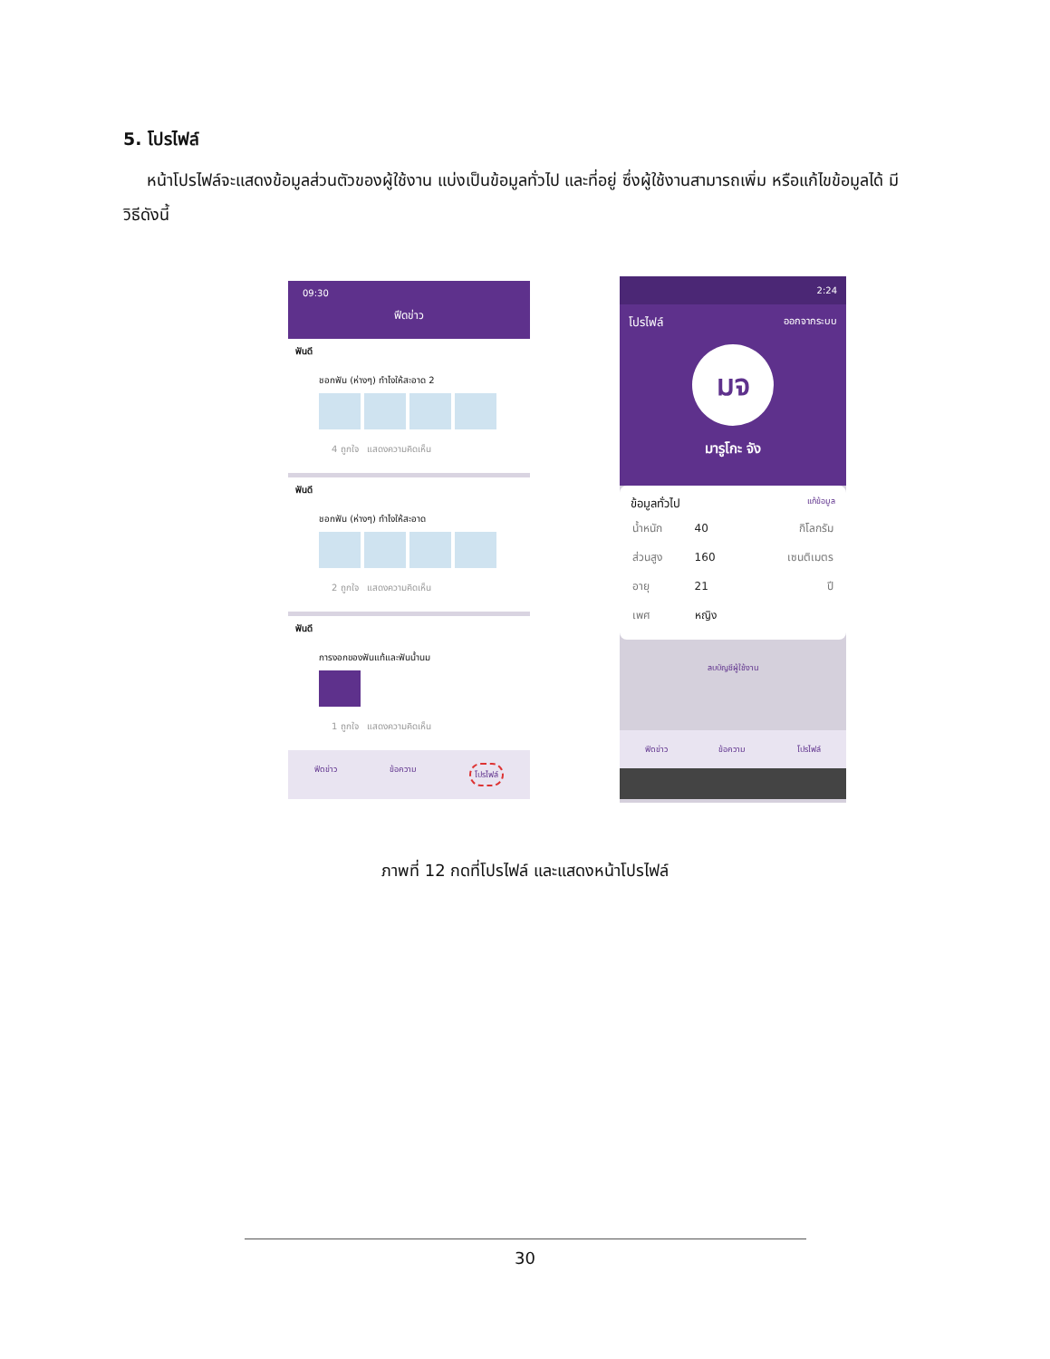5. โปรไฟล์
หน้าโปรไฟล์จะแสดงข้อมูลส่วนตัวของผู้ใช้งาน แบ่งเป็นข้อมูลทั่วไป และที่อยู่ ซึ่งผู้ใช้งานสามารถเพิ่ม หรือแก้ไขข้อมูลได้ มีวิธีดังนี้
09:30
ฟีดข่าว
ฟันดี
ชอกฟัน (ห่างๆ) ทำไงให้สะอาด 2
4 ถูกใจ แสดงความคิดเห็น
ฟันดี
ชอกฟัน (ห่างๆ) ทำไงให้สะอาด
2 ถูกใจ แสดงความคิดเห็น
ฟันดี
การงอกของฟันแท้และฟันน้ำนม
1 ถูกใจ แสดงความคิดเห็น
ฟีดข่าว ข้อความ โปรไฟล์
2:24
โปรไฟล์ ออกจากระบบ
มจ
มารูโกะ จัง
ข้อมูลทั่วไป แก้ข้อมูล
| น้ำหนัก | 40 | กิโลกรัม |
| ส่วนสูง | 160 | เซนติเมตร |
| อายุ | 21 | ปี |
| เพศ | หญิง | |
ลบบัญชีผู้ใช้งาน
ฟีดข่าว ข้อความ โปรไฟล์
ภาพที่ 12 กดที่โปรไฟล์ และแสดงหน้าโปรไฟล์
30